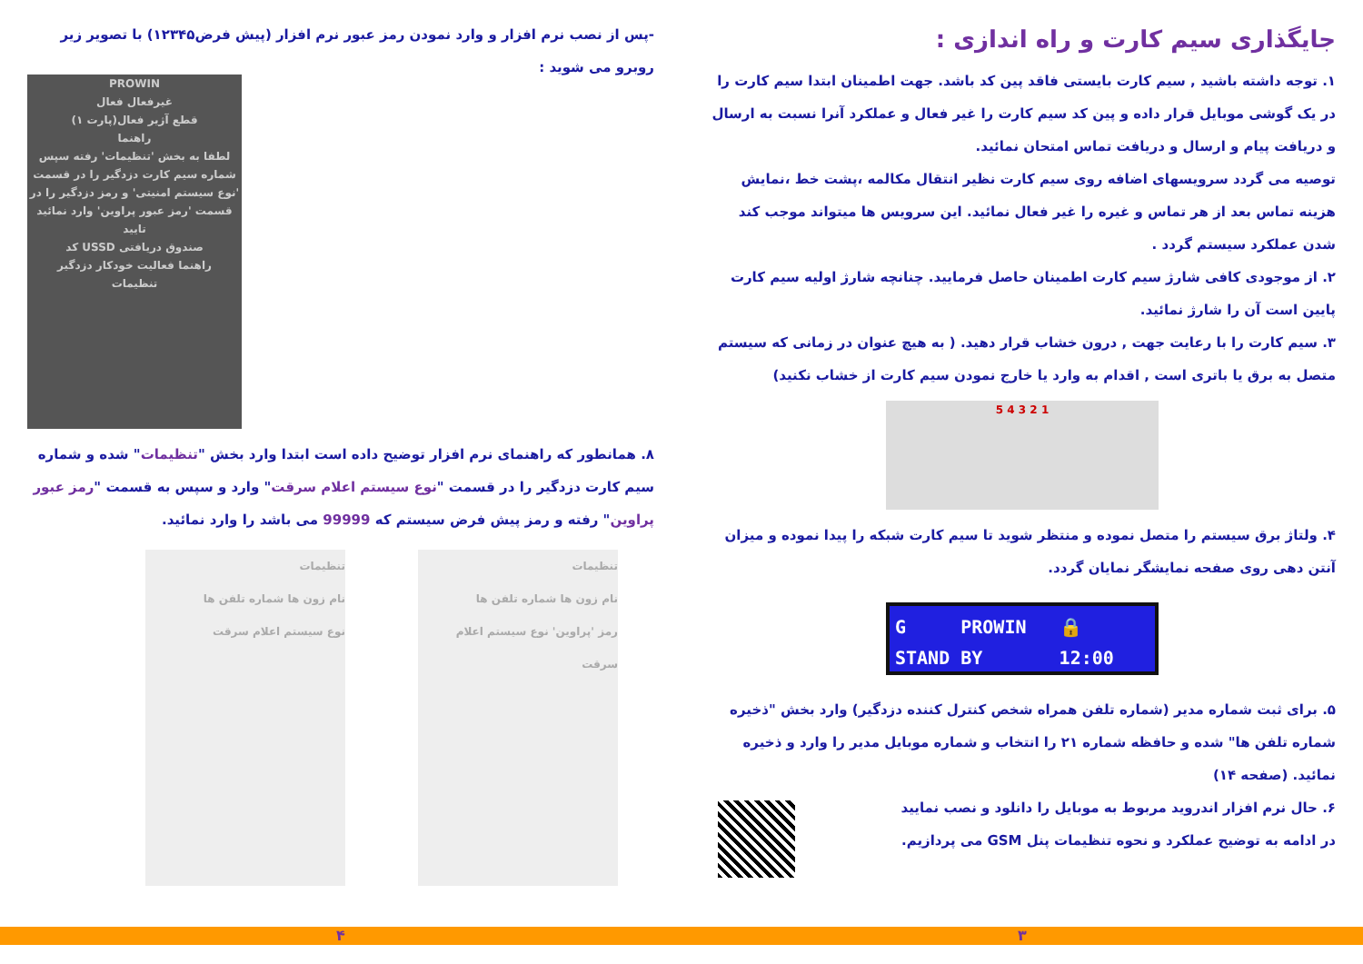جایگذاری سیم کارت و راه اندازی :
۱. توجه داشته باشید , سیم کارت بایستی فاقد پین کد باشد. جهت اطمینان ابتدا سیم کارت را در یک گوشی موبایل قرار داده و پین کد سیم کارت را غیر فعال و عملکرد آنرا نسبت به ارسال و دریافت پیام و ارسال و دریافت تماس امتحان نمائید.
توصیه می گردد سرویسهای اضافه روی سیم کارت نظیر انتقال مکالمه ،پشت خط ،نمایش هزینه تماس بعد از هر تماس و غیره را غیر فعال نمائید. این سرویس ها میتواند موجب کند شدن عملکرد سیستم گردد .
۲. از موجودی کافی شارژ سیم کارت اطمینان حاصل فرمایید. چنانچه شارژ اولیه سیم کارت پایین است آن را شارژ نمائید.
۳. سیم کارت را با رعایت جهت , درون خشاب قرار دهید. ( به هیچ عنوان در زمانی که سیستم متصل به برق یا باتری است , اقدام به وارد یا خارج نمودن سیم کارت از خشاب نکنید)
1 2 3 4 5
۴. ولتاژ برق سیستم را متصل نموده و منتظر شوید تا سیم کارت شبکه را پیدا نموده و میزان آنتن دهی روی صفحه نمایشگر نمایان گردد.
G PROWIN 🔒
STAND BY 12:00
۵. برای ثبت شماره مدیر (شماره تلفن همراه شخص کنترل کننده دزدگیر) وارد بخش "ذخیره شماره تلفن ها" شده و حافظه شماره ۲۱ را انتخاب و شماره موبایل مدیر را وارد و ذخیره نمائید. (صفحه ۱۴)
۶. حال نرم افزار اندروید مربوط به موبایل را دانلود و نصب نمایید
در ادامه به توضیح عملکرد و نحوه تنظیمات پنل GSM می پردازیم.
-پس از نصب نرم افزار و وارد نمودن رمز عبور نرم افزار (پیش فرض۱۲۳۴۵) با تصویر زیر روبرو می شوید :
PROWIN
غیرفعال فعال
قطع آژیر فعال(پارت ۱)
راهنما
لطفا به بخش 'تنظیمات' رفته سپس شماره سیم کارت دزدگیر را در قسمت 'نوع سیستم امنیتی' و رمز دزدگیر را در قسمت 'رمز عبور پراوین' وارد نمائید
تایید
صندوق دریافتی USSD کد
راهنما فعالیت خودکار دزدگیر
تنظیمات
۸. همانطور که راهنمای نرم افزار توضیح داده است ابتدا وارد بخش "تنظیمات" شده و شماره سیم کارت دزدگیر را در قسمت "نوع سیستم اعلام سرقت" وارد و سپس به قسمت "رمز عبور پراوین" رفته و رمز پیش فرض سیستم که 99999 می باشد را وارد نمائید.
تنظیمات
نام زون ها شماره تلفن ها
رمز 'پراوین' نوع سیستم اعلام سرقت
تنظیمات
نام زون ها شماره تلفن ها
نوع سیستم اعلام سرقت
۳ ۴